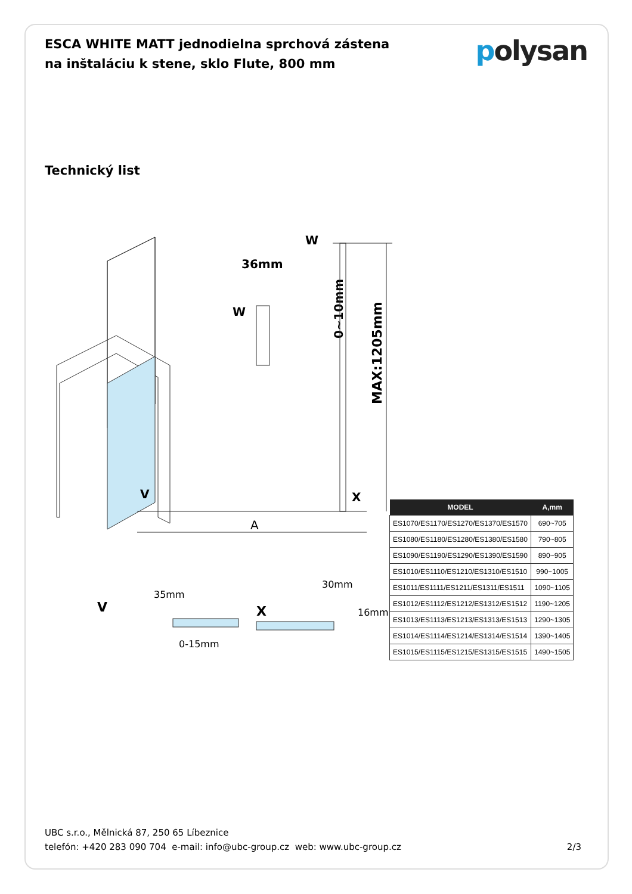ESCA WHITE MATT jednodielna sprchová zástena na inštaláciu k stene, sklo Flute, 800 mm
polysan
Technický list
36mm
W
W
0~10mm
MAX:1205mm
V
X
A
V
X
35mm
30mm
16mm
0-15mm
| MODEL | A,mm |
| --- | --- |
| ES1070/ES1170/ES1270/ES1370/ES1570 | 690~705 |
| ES1080/ES1180/ES1280/ES1380/ES1580 | 790~805 |
| ES1090/ES1190/ES1290/ES1390/ES1590 | 890~905 |
| ES1010/ES1110/ES1210/ES1310/ES1510 | 990~1005 |
| ES1011/ES1111/ES1211/ES1311/ES1511 | 1090~1105 |
| ES1012/ES1112/ES1212/ES1312/ES1512 | 1190~1205 |
| ES1013/ES1113/ES1213/ES1313/ES1513 | 1290~1305 |
| ES1014/ES1114/ES1214/ES1314/ES1514 | 1390~1405 |
| ES1015/ES1115/ES1215/ES1315/ES1515 | 1490~1505 |
UBC s.r.o., Mělnická 87, 250 65 Líbeznice
telefón: +420 283 090 704 e-mail: info@ubc-group.cz web: www.ubc-group.cz
2/3